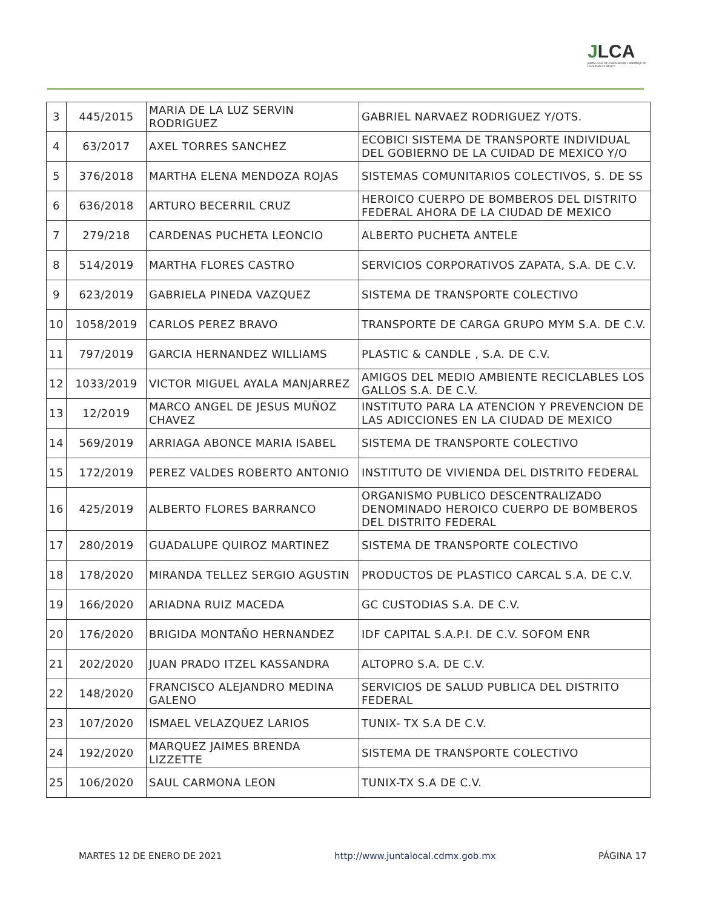JLCA
JUNTA LOCAL DE CONCILIACIÓN Y ARBITRAJE DE LA CIUDAD DE MÉXICO
| 3 | 445/2015 | MARIA DE LA LUZ SERVIN RODRIGUEZ | GABRIEL NARVAEZ RODRIGUEZ Y/OTS. |
| 4 | 63/2017 | AXEL TORRES SANCHEZ | ECOBICI SISTEMA DE TRANSPORTE INDIVIDUAL DEL GOBIERNO DE LA CUIDAD DE MEXICO Y/O |
| 5 | 376/2018 | MARTHA ELENA MENDOZA ROJAS | SISTEMAS COMUNITARIOS COLECTIVOS, S. DE SS |
| 6 | 636/2018 | ARTURO BECERRIL CRUZ | HEROICO CUERPO DE BOMBEROS DEL DISTRITO FEDERAL AHORA DE LA CIUDAD DE MEXICO |
| 7 | 279/218 | CARDENAS PUCHETA LEONCIO | ALBERTO PUCHETA ANTELE |
| 8 | 514/2019 | MARTHA FLORES CASTRO | SERVICIOS CORPORATIVOS ZAPATA, S.A. DE C.V. |
| 9 | 623/2019 | GABRIELA PINEDA VAZQUEZ | SISTEMA DE TRANSPORTE COLECTIVO |
| 10 | 1058/2019 | CARLOS PEREZ BRAVO | TRANSPORTE DE CARGA GRUPO MYM S.A. DE C.V. |
| 11 | 797/2019 | GARCIA HERNANDEZ WILLIAMS | PLASTIC & CANDLE , S.A. DE C.V. |
| 12 | 1033/2019 | VICTOR MIGUEL AYALA MANJARREZ | AMIGOS DEL MEDIO AMBIENTE RECICLABLES LOS GALLOS S.A. DE C.V. |
| 13 | 12/2019 | MARCO ANGEL DE JESUS MUÑOZ CHAVEZ | INSTITUTO PARA LA ATENCION Y PREVENCION DE LAS ADICCIONES EN LA CIUDAD DE MEXICO |
| 14 | 569/2019 | ARRIAGA ABONCE MARIA ISABEL | SISTEMA DE TRANSPORTE COLECTIVO |
| 15 | 172/2019 | PEREZ VALDES ROBERTO ANTONIO | INSTITUTO DE VIVIENDA DEL DISTRITO FEDERAL |
| 16 | 425/2019 | ALBERTO FLORES BARRANCO | ORGANISMO PUBLICO DESCENTRALIZADO DENOMINADO HEROICO CUERPO DE BOMBEROS DEL DISTRITO FEDERAL |
| 17 | 280/2019 | GUADALUPE QUIROZ MARTINEZ | SISTEMA DE TRANSPORTE COLECTIVO |
| 18 | 178/2020 | MIRANDA TELLEZ SERGIO AGUSTIN | PRODUCTOS DE PLASTICO CARCAL S.A. DE C.V. |
| 19 | 166/2020 | ARIADNA RUIZ MACEDA | GC CUSTODIAS S.A. DE C.V. |
| 20 | 176/2020 | BRIGIDA MONTAÑO HERNANDEZ | IDF CAPITAL S.A.P.I. DE C.V. SOFOM ENR |
| 21 | 202/2020 | JUAN PRADO ITZEL KASSANDRA | ALTOPRO S.A. DE C.V. |
| 22 | 148/2020 | FRANCISCO ALEJANDRO MEDINA GALENO | SERVICIOS DE SALUD PUBLICA DEL DISTRITO FEDERAL |
| 23 | 107/2020 | ISMAEL VELAZQUEZ LARIOS | TUNIX- TX S.A DE C.V. |
| 24 | 192/2020 | MARQUEZ JAIMES BRENDA LIZZETTE | SISTEMA DE TRANSPORTE COLECTIVO |
| 25 | 106/2020 | SAUL CARMONA LEON | TUNIX-TX S.A DE C.V. |
MARTES 12 DE ENERO DE 2021
http://www.juntalocal.cdmx.gob.mx
PÁGINA 17